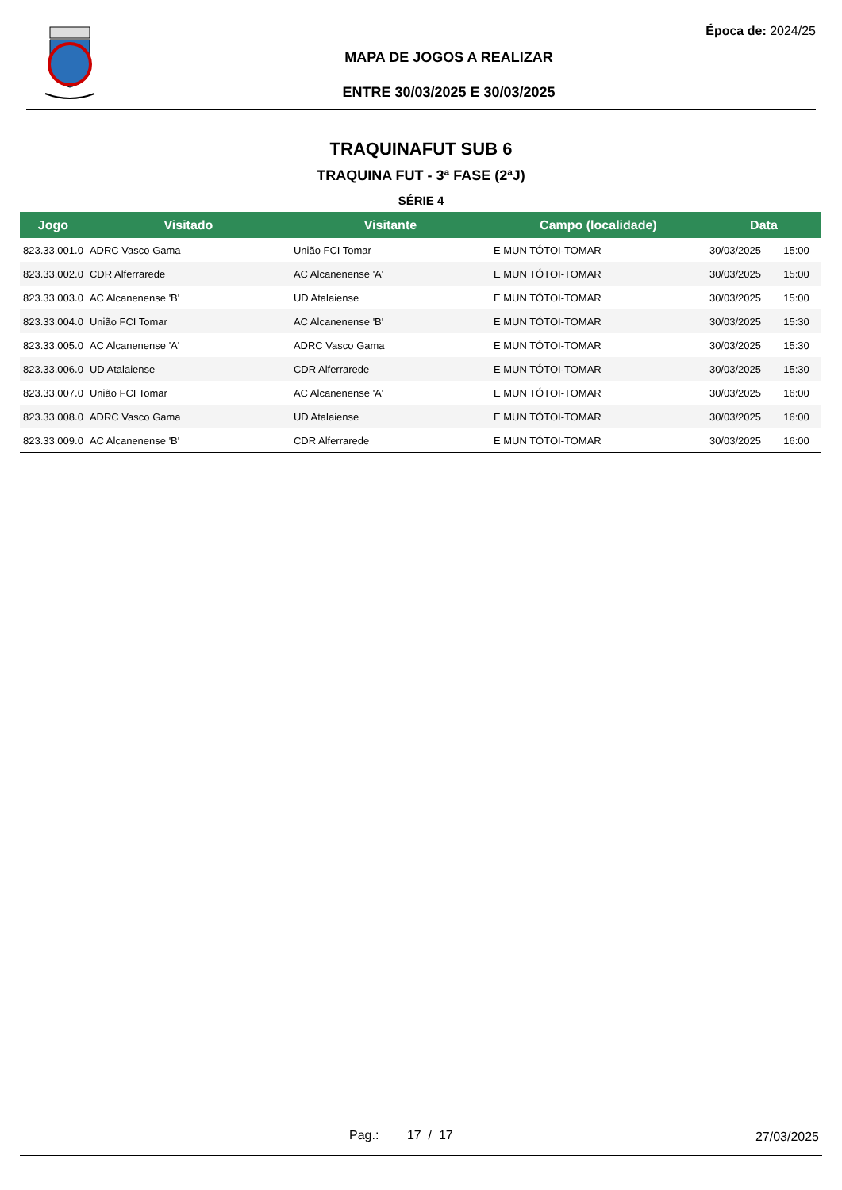Época de: 2024/25
MAPA DE JOGOS A REALIZAR
ENTRE 30/03/2025 E 30/03/2025
TRAQUINAFUT SUB 6
TRAQUINA FUT - 3ª FASE (2ªJ)
SÉRIE 4
| Jogo | Visitado | Visitante | Campo (localidade) | Data | |
| --- | --- | --- | --- | --- | --- |
| 823.33.001.0 | ADRC Vasco Gama | União FCI Tomar | E MUN TÓTOI-TOMAR | 30/03/2025 | 15:00 |
| 823.33.002.0 | CDR Alferrarede | AC Alcanenense 'A' | E MUN TÓTOI-TOMAR | 30/03/2025 | 15:00 |
| 823.33.003.0 | AC Alcanenense 'B' | UD Atalaiense | E MUN TÓTOI-TOMAR | 30/03/2025 | 15:00 |
| 823.33.004.0 | União FCI Tomar | AC Alcanenense 'B' | E MUN TÓTOI-TOMAR | 30/03/2025 | 15:30 |
| 823.33.005.0 | AC Alcanenense 'A' | ADRC Vasco Gama | E MUN TÓTOI-TOMAR | 30/03/2025 | 15:30 |
| 823.33.006.0 | UD Atalaiense | CDR Alferrarede | E MUN TÓTOI-TOMAR | 30/03/2025 | 15:30 |
| 823.33.007.0 | União FCI Tomar | AC Alcanenense 'A' | E MUN TÓTOI-TOMAR | 30/03/2025 | 16:00 |
| 823.33.008.0 | ADRC Vasco Gama | UD Atalaiense | E MUN TÓTOI-TOMAR | 30/03/2025 | 16:00 |
| 823.33.009.0 | AC Alcanenense 'B' | CDR Alferrarede | E MUN TÓTOI-TOMAR | 30/03/2025 | 16:00 |
Pag.: 17 / 17 27/03/2025